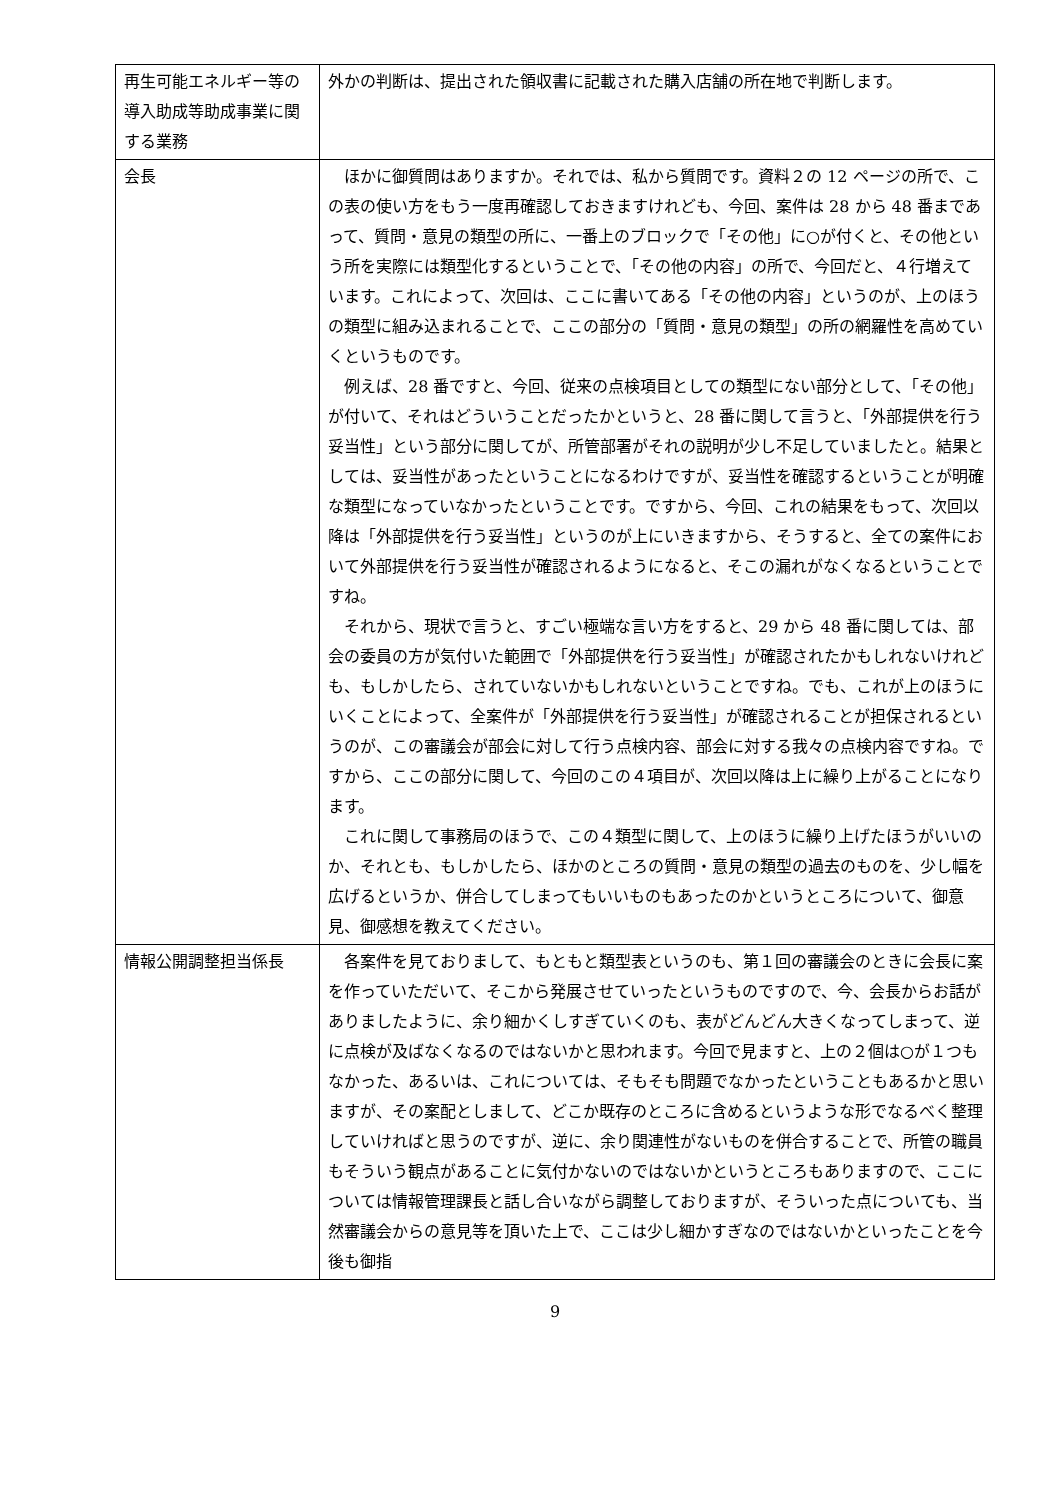| 再生可能エネルギー等の導入助成等助成事業に関する業務 | 外かの判断は、提出された領収書に記載された購入店舗の所在地で判断します。 |
| 会長 | ほかに御質問はありますか。それでは、私から質問です。資料２の 12 ページの所で、この表の使い方をもう一度再確認しておきますけれども、今回、案件は 28 から 48 番まであって、質問・意見の類型の所に、一番上のブロックで「その他」に○が付くと、その他という所を実際には類型化するということで、「その他の内容」の所で、今回だと、４行増えています。これによって、次回は、ここに書いてある「その他の内容」というのが、上のほうの類型に組み込まれることで、ここの部分の「質問・意見の類型」の所の網羅性を高めていくというものです。 例えば、28 番ですと、今回、従来の点検項目としての類型にない部分として、「その他」が付いて、それはどういうことだったかというと、28 番に関して言うと、「外部提供を行う妥当性」という部分に関してが、所管部署がそれの説明が少し不足していましたと。結果としては、妥当性があったということになるわけですが、妥当性を確認するということが明確な類型になっていなかったということです。ですから、今回、これの結果をもって、次回以降は「外部提供を行う妥当性」というのが上にいきますから、そうすると、全ての案件において外部提供を行う妥当性が確認されるようになると、そこの漏れがなくなるということですね。 それから、現状で言うと、すごい極端な言い方をすると、29 から 48 番に関しては、部会の委員の方が気付いた範囲で「外部提供を行う妥当性」が確認されたかもしれないけれども、もしかしたら、されていないかもしれないということですね。でも、これが上のほうにいくことによって、全案件が「外部提供を行う妥当性」が確認されることが担保されるというのが、この審議会が部会に対して行う点検内容、部会に対する我々の点検内容ですね。ですから、ここの部分に関して、今回のこの４項目が、次回以降は上に繰り上がることになります。 これに関して事務局のほうで、この４類型に関して、上のほうに繰り上げたほうがいいのか、それとも、もしかしたら、ほかのところの質問・意見の類型の過去のものを、少し幅を広げるというか、併合してしまってもいいものもあったのかというところについて、御意見、御感想を教えてください。 |
| 情報公開調整担当係長 | 各案件を見ておりまして、もともと類型表というのも、第１回の審議会のときに会長に案を作っていただいて、そこから発展させていったというものですので、今、会長からお話がありましたように、余り細かくしすぎていくのも、表がどんどん大きくなってしまって、逆に点検が及ばなくなるのではないかと思われます。今回で見ますと、上の２個は○が１つもなかった、あるいは、これについては、そもそも問題でなかったということもあるかと思いますが、その案配としまして、どこか既存のところに含めるというような形でなるべく整理していければと思うのですが、逆に、余り関連性がないものを併合することで、所管の職員もそういう観点があることに気付かないのではないかというところもありますので、ここについては情報管理課長と話し合いながら調整しておりますが、そういった点についても、当然審議会からの意見等を頂いた上で、ここは少し細かすぎなのではないかといったことを今後も御指 |
9